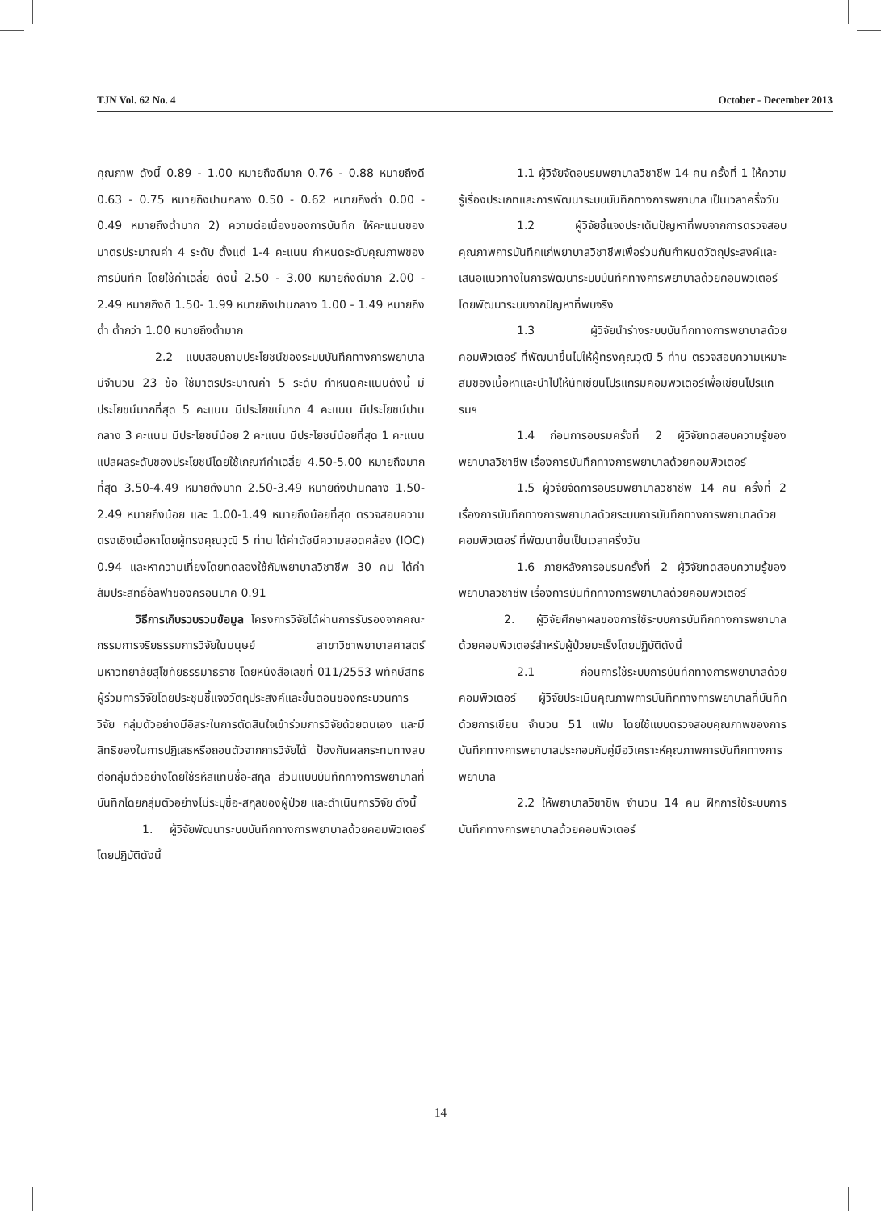TJN Vol. 62 No. 4 October - December 2013
คุณภาพ ดังนี้ 0.89 - 1.00 หมายถึงดีมาก 0.76 - 0.88 หมายถึงดี 0.63 - 0.75 หมายถึงปานกลาง 0.50 - 0.62 หมายถึงต่ำ 0.00 - 0.49 หมายถึงต่ำมาก 2) ความต่อเนื่องของการบันทึก ให้คะแนนของมาตรประมาณค่า 4 ระดับ ตั้งแต่ 1-4 คะแนน กำหนดระดับคุณภาพของการบันทึก โดยใช้ค่าเฉลี่ย ดังนี้ 2.50 - 3.00 หมายถึงดีมาก 2.00 - 2.49 หมายถึงดี 1.50- 1.99 หมายถึงปานกลาง 1.00 - 1.49 หมายถึงต่ำ ต่ำกว่า 1.00 หมายถึงต่ำมาก
2.2 แบบสอบถามประโยชน์ของระบบบันทึกทางการพยาบาล มีจำนวน 23 ข้อ ใช้มาตรประมาณค่า 5 ระดับ กำหนดคะแนนดังนี้ มีประโยชน์มากที่สุด 5 คะแนน มีประโยชน์มาก 4 คะแนน มีประโยชน์ปานกลาง 3 คะแนน มีประโยชน์น้อย 2 คะแนน มีประโยชน์น้อยที่สุด 1 คะแนน แปลผลระดับของประโยชน์โดยใช้เกณฑ์ค่าเฉลี่ย 4.50-5.00 หมายถึงมากที่สุด 3.50-4.49 หมายถึงมาก 2.50-3.49 หมายถึงปานกลาง 1.50-2.49 หมายถึงน้อย และ 1.00-1.49 หมายถึงน้อยที่สุด ตรวจสอบความตรงเชิงเนื้อหาโดยผู้ทรงคุณวุฒิ 5 ท่าน ได้ค่าดัชนีความสอดคล้อง (IOC) 0.94 และหาความเที่ยงโดยทดลองใช้กับพยาบาลวิชาชีพ 30 คน ได้ค่าสัมประสิทธิ์อัลฟาของครอนบาค 0.91
วิธีการเก็บรวบรวมข้อมูล โครงการวิจัยได้ผ่านการรับรองจากคณะกรรมการจริยธรรมการวิจัยในมนุษย์ สาขาวิชาพยาบาลศาสตร์ มหาวิทยาลัยสุโขทัยธรรมาธิราช โดยหนังสือเลขที่ 011/2553 พิทักษ์สิทธิผู้ร่วมการวิจัยโดยประชุมชี้แจงวัตถุประสงค์และขั้นตอนของกระบวนการวิจัย กลุ่มตัวอย่างมีอิสระในการตัดสินใจเข้าร่วมการวิจัยด้วยตนเอง และมีสิทธิของในการปฏิเสธหรือถอนตัวจากการวิจัยได้ ป้องกันผลกระทบทางลบต่อกลุ่มตัวอย่างโดยใช้รหัสแทนชื่อ-สกุล ส่วนแบบบันทึกทางการพยาบาลที่บันทึกโดยกลุ่มตัวอย่างไม่ระบุชื่อ-สกุลของผู้ป่วย และดำเนินการวิจัย ดังนี้
1. ผู้วิจัยพัฒนาระบบบันทึกทางการพยาบาลด้วยคอมพิวเตอร์ โดยปฏิบัติดังนี้
1.1 ผู้วิจัยจัดอบรมพยาบาลวิชาชีพ 14 คน ครั้งที่ 1 ให้ความรู้เรื่องประเภทและการพัฒนาระบบบันทึกทางการพยาบาล เป็นเวลาครึ่งวัน
1.2 ผู้วิจัยชี้แจงประเด็นปัญหาที่พบจากการตรวจสอบคุณภาพการบันทึกแก่พยาบาลวิชาชีพเพื่อร่วมกันกำหนดวัตถุประสงค์และเสนอแนวทางในการพัฒนาระบบบันทึกทางการพยาบาลด้วยคอมพิวเตอร์ โดยพัฒนาระบบจากปัญหาที่พบจริง
1.3 ผู้วิจัยนำร่างระบบบันทึกทางการพยาบาลด้วยคอมพิวเตอร์ ที่พัฒนาขึ้นไปให้ผู้ทรงคุณวุฒิ 5 ท่าน ตรวจสอบความเหมาะสมของเนื้อหาและนำไปให้นักเขียนโปรแกรมคอมพิวเตอร์เพื่อเขียนโปรแกรมฯ
1.4 ก่อนการอบรมครั้งที่ 2 ผู้วิจัยทดสอบความรู้ของพยาบาลวิชาชีพ เรื่องการบันทึกทางการพยาบาลด้วยคอมพิวเตอร์
1.5 ผู้วิจัยจัดการอบรมพยาบาลวิชาชีพ 14 คน ครั้งที่ 2 เรื่องการบันทึกทางการพยาบาลด้วยระบบการบันทึกทางการพยาบาลด้วยคอมพิวเตอร์ ที่พัฒนาขึ้นเป็นเวลาครึ่งวัน
1.6 ภายหลังการอบรมครั้งที่ 2 ผู้วิจัยทดสอบความรู้ของพยาบาลวิชาชีพ เรื่องการบันทึกทางการพยาบาลด้วยคอมพิวเตอร์
2. ผู้วิจัยศึกษาผลของการใช้ระบบการบันทึกทางการพยาบาลด้วยคอมพิวเตอร์สำหรับผู้ป่วยมะเร็งโดยปฏิบัติดังนี้
2.1 ก่อนการใช้ระบบการบันทึกทางการพยาบาลด้วยคอมพิวเตอร์ ผู้วิจัยประเมินคุณภาพการบันทึกทางการพยาบาลที่บันทึกด้วยการเขียน จำนวน 51 แฟ้ม โดยใช้แบบตรวจสอบคุณภาพของการบันทึกทางการพยาบาลประกอบกับคู่มือวิเคราะห์คุณภาพการบันทึกทางการพยาบาล
2.2 ให้พยาบาลวิชาชีพ จำนวน 14 คน ฝึกการใช้ระบบการบันทึกทางการพยาบาลด้วยคอมพิวเตอร์
14